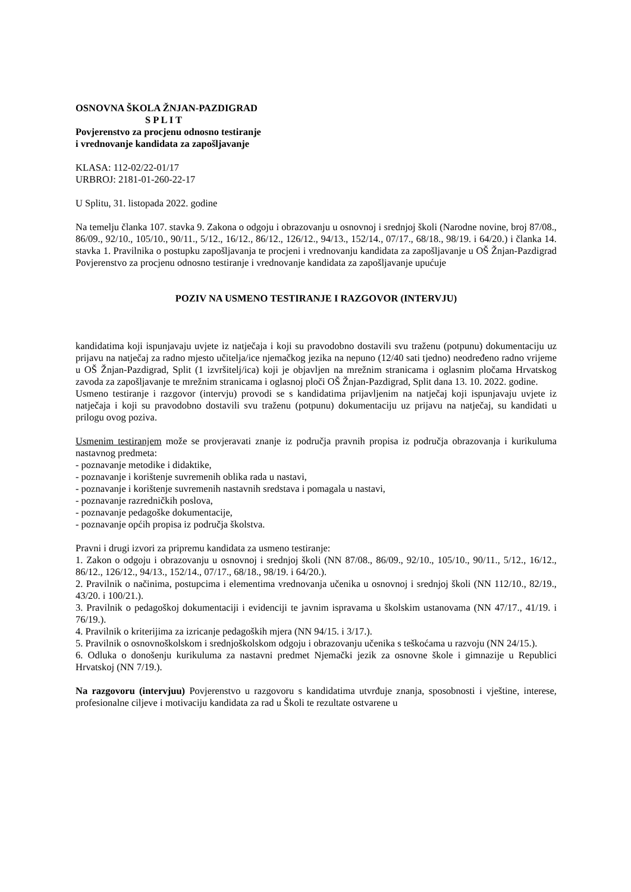OSNOVNA ŠKOLA ŽNJAN-PAZDIGRAD
S P L I T
Povjerenstvo za procjenu odnosno testiranje
i vrednovanje kandidata za zapošljavanje
KLASA: 112-02/22-01/17
URBROJ: 2181-01-260-22-17
U Splitu, 31. listopada 2022. godine
Na temelju članka 107. stavka 9. Zakona o odgoju i obrazovanju u osnovnoj i srednjoj školi (Narodne novine, broj 87/08., 86/09., 92/10., 105/10., 90/11., 5/12., 16/12., 86/12., 126/12., 94/13., 152/14., 07/17., 68/18., 98/19. i 64/20.) i članka 14. stavka 1. Pravilnika o postupku zapošljavanja te procjeni i vrednovanju kandidata za zapošljavanje u OŠ Žnjan-Pazdigrad Povjerenstvo za procjenu odnosno testiranje i vrednovanje kandidata za zapošljavanje upućuje
POZIV NA USMENO TESTIRANJE I RAZGOVOR (INTERVJU)
kandidatima koji ispunjavaju uvjete iz natječaja i koji su pravodobno dostavili svu traženu (potpunu) dokumentaciju uz prijavu na natječaj za radno mjesto učitelja/ice njemačkog jezika na nepuno (12/40 sati tjedno) neodređeno radno vrijeme u OŠ Žnjan-Pazdigrad, Split (1 izvršitelj/ica) koji je objavljen na mrežnim stranicama i oglasnim pločama Hrvatskog zavoda za zapošljavanje te mrežnim stranicama i oglasnoj ploči OŠ Žnjan-Pazdigrad, Split dana 13. 10. 2022. godine.
Usmeno testiranje i razgovor (intervju) provodi se s kandidatima prijavljenim na natječaj koji ispunjavaju uvjete iz natječaja i koji su pravodobno dostavili svu traženu (potpunu) dokumentaciju uz prijavu na natječaj, su kandidati u prilogu ovog poziva.
Usmenim testiranjem može se provjeravati znanje iz područja pravnih propisa iz područja obrazovanja i kurikuluma nastavnog predmeta:
- poznavanje metodike i didaktike,
- poznavanje i korištenje suvremenih oblika rada u nastavi,
- poznavanje i korištenje suvremenih nastavnih sredstava i pomagala u nastavi,
- poznavanje razredničkih poslova,
- poznavanje pedagoške dokumentacije,
- poznavanje općih propisa iz područja školstva.
Pravni i drugi izvori za pripremu kandidata za usmeno testiranje:
1. Zakon o odgoju i obrazovanju u osnovnoj i srednjoj školi (NN 87/08., 86/09., 92/10., 105/10., 90/11., 5/12., 16/12., 86/12., 126/12., 94/13., 152/14., 07/17., 68/18., 98/19. i 64/20.).
2. Pravilnik o načinima, postupcima i elementima vrednovanja učenika u osnovnoj i srednjoj školi (NN 112/10., 82/19., 43/20. i 100/21.).
3. Pravilnik o pedagoškoj dokumentaciji i evidenciji te javnim ispravama u školskim ustanovama (NN 47/17., 41/19. i 76/19.).
4. Pravilnik o kriterijima za izricanje pedagoških mjera (NN 94/15. i 3/17.).
5. Pravilnik o osnovnoškolskom i srednjoškolskom odgoju i obrazovanju učenika s teškoćama u razvoju (NN 24/15.).
6. Odluka o donošenju kurikuluma za nastavni predmet Njemački jezik za osnovne škole i gimnazije u Republici Hrvatskoj (NN 7/19.).
Na razgovoru (intervjuu) Povjerenstvo u razgovoru s kandidatima utvrđuje znanja, sposobnosti i vještine, interese, profesionalne ciljeve i motivaciju kandidata za rad u Školi te rezultate ostvarene u